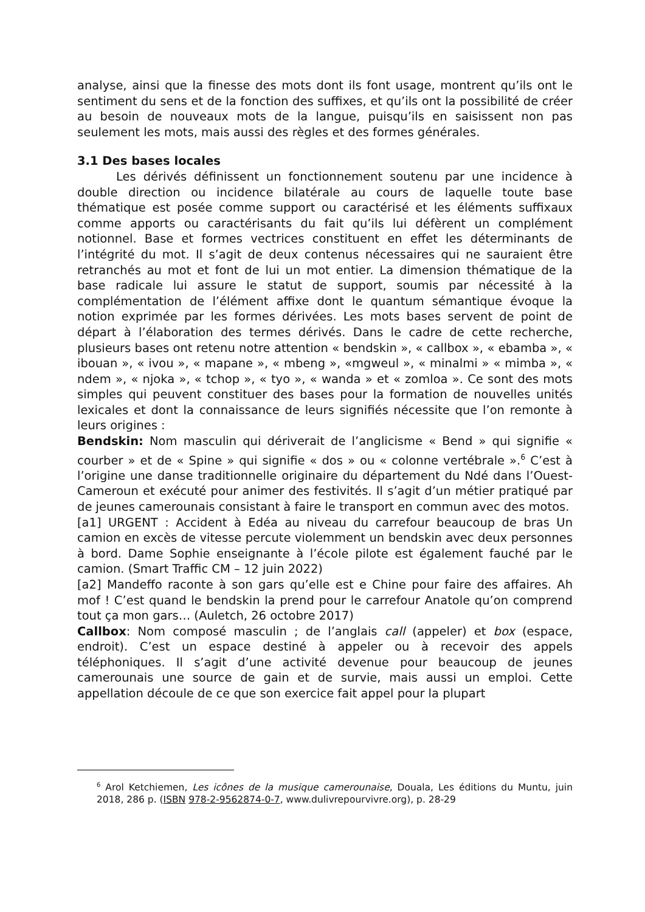analyse, ainsi que la finesse des mots dont ils font usage, montrent qu’ils ont le sentiment du sens et de la fonction des suffixes, et qu’ils ont la possibilité de créer au besoin de nouveaux mots de la langue, puisqu’ils en saisissent non pas seulement les mots, mais aussi des règles et des formes générales.
3.1 Des bases locales
Les dérivés définissent un fonctionnement soutenu par une incidence à double direction ou incidence bilatérale au cours de laquelle toute base thématique est posée comme support ou caractérisé et les éléments suffixaux comme apports ou caractérisants du fait qu’ils lui défèrent un complément notionnel. Base et formes vectrices constituent en effet les déterminants de l’intégrité du mot. Il s’agit de deux contenus nécessaires qui ne sauraient être retranchés au mot et font de lui un mot entier. La dimension thématique de la base radicale lui assure le statut de support, soumis par nécessité à la complémentation de l’élément affixe dont le quantum sémantique évoque la notion exprimée par les formes dérivées. Les mots bases servent de point de départ à l’élaboration des termes dérivés. Dans le cadre de cette recherche, plusieurs bases ont retenu notre attention « bendskin », « callbox », « ebamba », « ibouan », « ivou », « mapane », « mbeng », «mgweul », « minalmi » « mimba », « ndem », « njoka », « tchop », « tyo », « wanda » et « zomloa ». Ce sont des mots simples qui peuvent constituer des bases pour la formation de nouvelles unités lexicales et dont la connaissance de leurs signifiés nécessite que l’on remonte à leurs origines :
Bendskin: Nom masculin qui dériverait de l’anglicisme « Bend » qui signifie « courber » et de « Spine » qui signifie « dos » ou « colonne vertébrale ».<sup>6</sup> C’est à l’origine une danse traditionnelle originaire du département du Ndé dans l’Ouest-Cameroun et exécuté pour animer des festivités. Il s’agit d’un métier pratiqué par de jeunes camerounais consistant à faire le transport en commun avec des motos.
[a1] URGENT : Accident à Edéa au niveau du carrefour beaucoup de bras Un camion en excès de vitesse percute violemment un bendskin avec deux personnes à bord. Dame Sophie enseignante à l’école pilote est également fauché par le camion. (Smart Traffic CM – 12 juin 2022)
[a2] Mandeffo raconte à son gars qu’elle est e Chine pour faire des affaires. Ah mof ! C’est quand le bendskin la prend pour le carrefour Anatole qu’on comprend tout ça mon gars… (Auletch, 26 octobre 2017)
Callbox: Nom composé masculin ; de l’anglais call (appeler) et box (espace, endroit). C’est un espace destiné à appeler ou à recevoir des appels téléphoniques. Il s’agit d’une activité devenue pour beaucoup de jeunes camerounais une source de gain et de survie, mais aussi un emploi. Cette appellation découle de ce que son exercice fait appel pour la plupart
<sup>6</sup> Arol Ketchiemen, Les icônes de la musique camerounaise, Douala, Les éditions du Muntu, juin 2018, 286 p. (ISBN 978-2-9562874-0-7, www.dulivrepourvivre.org), p. 28-29